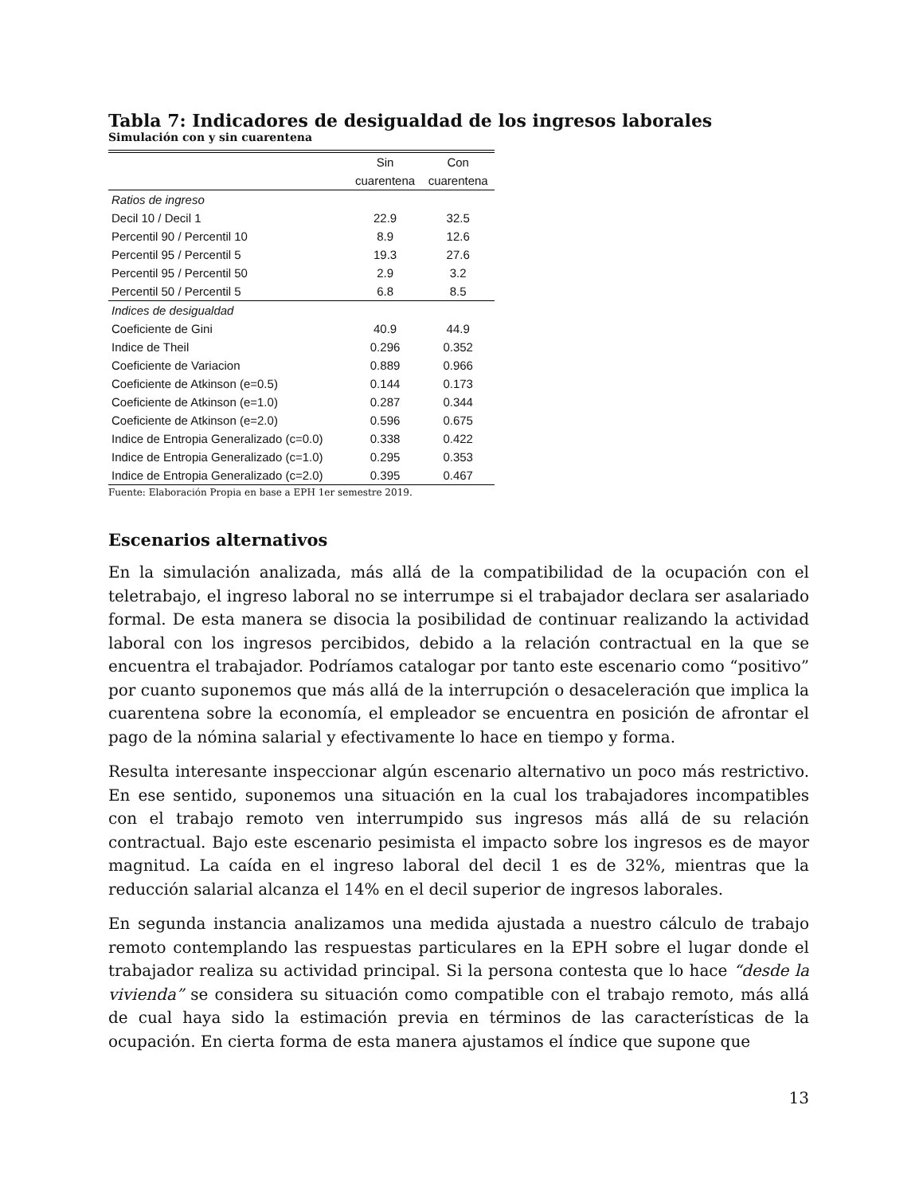Tabla 7: Indicadores de desigualdad de los ingresos laborales
Simulación con y sin cuarentena
| | Sin | Con |
| --- | --- | --- |
| | cuarentena | cuarentena |
| Ratios de ingreso | | |
| Decil 10 / Decil 1 | 22.9 | 32.5 |
| Percentil 90 / Percentil 10 | 8.9 | 12.6 |
| Percentil 95 / Percentil 5 | 19.3 | 27.6 |
| Percentil 95 / Percentil 50 | 2.9 | 3.2 |
| Percentil 50 / Percentil 5 | 6.8 | 8.5 |
| Indices de desigualdad | | |
| Coeficiente de Gini | 40.9 | 44.9 |
| Indice de Theil | 0.296 | 0.352 |
| Coeficiente de Variacion | 0.889 | 0.966 |
| Coeficiente de Atkinson (e=0.5) | 0.144 | 0.173 |
| Coeficiente de Atkinson (e=1.0) | 0.287 | 0.344 |
| Coeficiente de Atkinson (e=2.0) | 0.596 | 0.675 |
| Indice de Entropia Generalizado (c=0.0) | 0.338 | 0.422 |
| Indice de Entropia Generalizado (c=1.0) | 0.295 | 0.353 |
| Indice de Entropia Generalizado (c=2.0) | 0.395 | 0.467 |
Fuente: Elaboración Propia en base a EPH 1er semestre 2019.
Escenarios alternativos
En la simulación analizada, más allá de la compatibilidad de la ocupación con el teletrabajo, el ingreso laboral no se interrumpe si el trabajador declara ser asalariado formal. De esta manera se disocia la posibilidad de continuar realizando la actividad laboral con los ingresos percibidos, debido a la relación contractual en la que se encuentra el trabajador. Podríamos catalogar por tanto este escenario como “positivo” por cuanto suponemos que más allá de la interrupción o desaceleración que implica la cuarentena sobre la economía, el empleador se encuentra en posición de afrontar el pago de la nómina salarial y efectivamente lo hace en tiempo y forma.
Resulta interesante inspeccionar algún escenario alternativo un poco más restrictivo. En ese sentido, suponemos una situación en la cual los trabajadores incompatibles con el trabajo remoto ven interrumpido sus ingresos más allá de su relación contractual. Bajo este escenario pesimista el impacto sobre los ingresos es de mayor magnitud. La caída en el ingreso laboral del decil 1 es de 32%, mientras que la reducción salarial alcanza el 14% en el decil superior de ingresos laborales.
En segunda instancia analizamos una medida ajustada a nuestro cálculo de trabajo remoto contemplando las respuestas particulares en la EPH sobre el lugar donde el trabajador realiza su actividad principal. Si la persona contesta que lo hace “desde la vivienda” se considera su situación como compatible con el trabajo remoto, más allá de cual haya sido la estimación previa en términos de las características de la ocupación. En cierta forma de esta manera ajustamos el índice que supone que
13